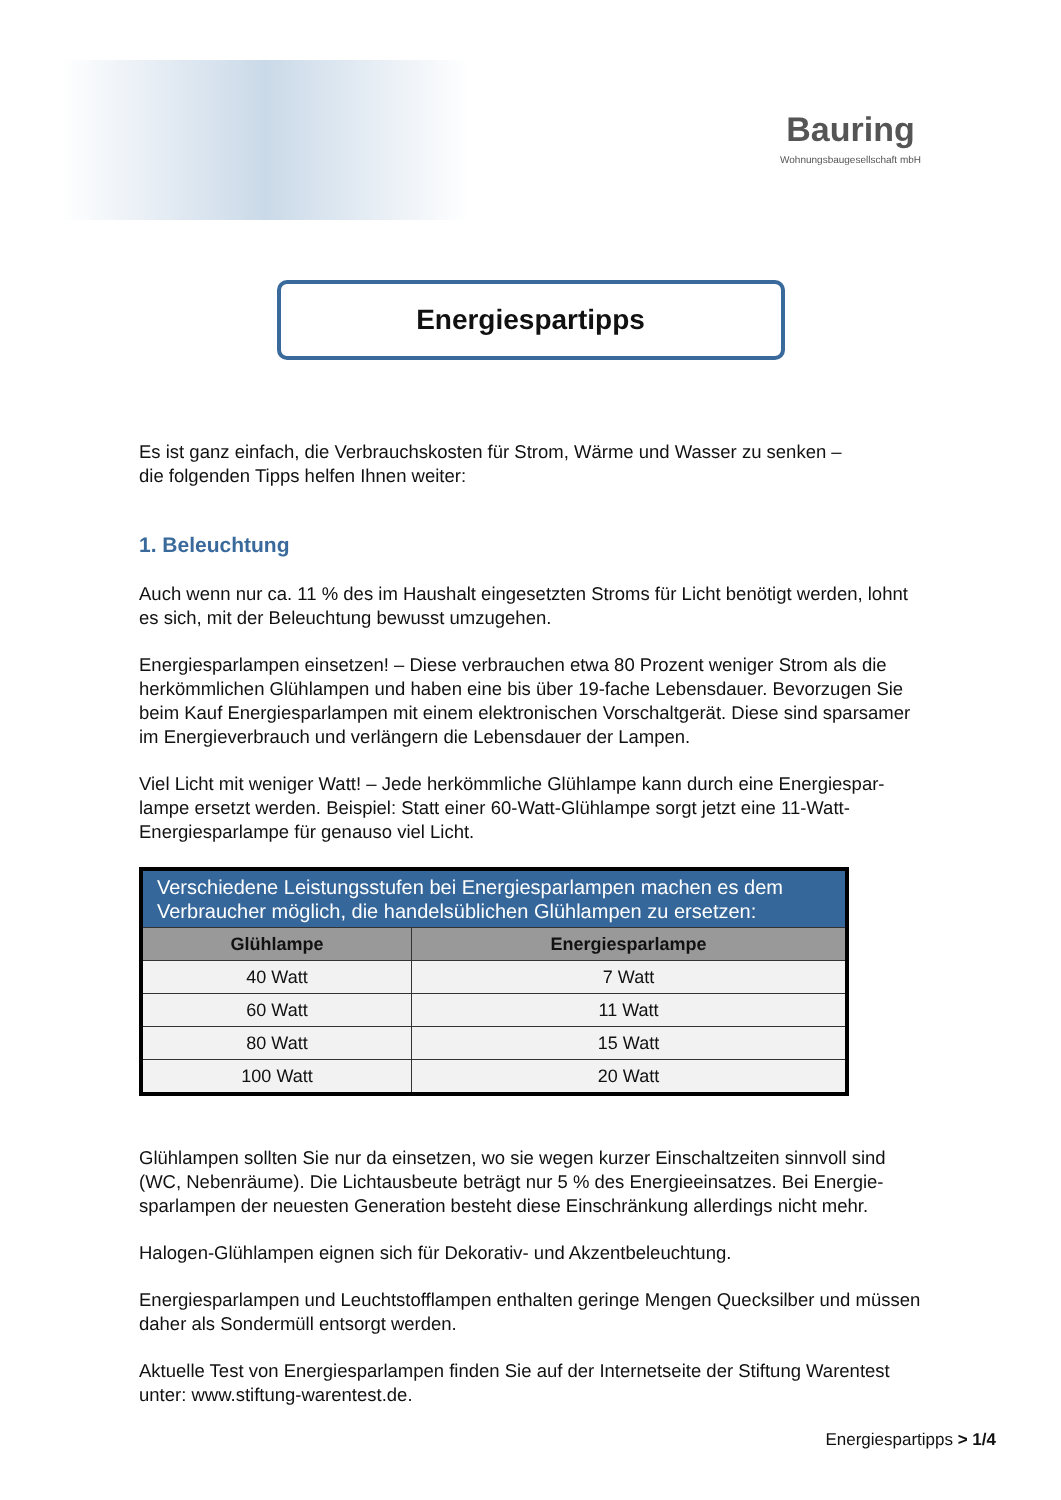Bauring
Wohnungsbaugesellschaft mbH
Energiespartipps
Es ist ganz einfach, die Verbrauchskosten für Strom, Wärme und Wasser zu senken –
die folgenden Tipps helfen Ihnen weiter:
1. Beleuchtung
Auch wenn nur ca. 11 % des im Haushalt eingesetzten Stroms für Licht benötigt werden, lohnt es sich, mit der Beleuchtung bewusst umzugehen.
Energiesparlampen einsetzen! – Diese verbrauchen etwa 80 Prozent weniger Strom als die herkömmlichen Glühlampen und haben eine bis über 19-fache Lebensdauer. Bevorzugen Sie beim Kauf Energiesparlampen mit einem elektronischen Vorschaltgerät. Diese sind sparsamer im Energieverbrauch und verlängern die Lebensdauer der Lampen.
Viel Licht mit weniger Watt! – Jede herkömmliche Glühlampe kann durch eine Energiespar-lampe ersetzt werden. Beispiel: Statt einer 60-Watt-Glühlampe sorgt jetzt eine 11-Watt-Energiesparlampe für genauso viel Licht.
| Verschiedene Leistungsstufen bei Energiesparlampen machen es dem Verbraucher möglich, die handelsüblichen Glühlampen zu ersetzen: | |
| --- | --- |
| Glühlampe | Energiesparlampe |
| 40 Watt | 7 Watt |
| 60 Watt | 11 Watt |
| 80 Watt | 15 Watt |
| 100 Watt | 20 Watt |
Glühlampen sollten Sie nur da einsetzen, wo sie wegen kurzer Einschaltzeiten sinnvoll sind (WC, Nebenräume). Die Lichtausbeute beträgt nur 5 % des Energieeinsatzes. Bei Energie-sparlampen der neuesten Generation besteht diese Einschränkung allerdings nicht mehr.
Halogen-Glühlampen eignen sich für Dekorativ- und Akzentbeleuchtung.
Energiesparlampen und Leuchtstofflampen enthalten geringe Mengen Quecksilber und müssen daher als Sondermüll entsorgt werden.
Aktuelle Test von Energiesparlampen finden Sie auf der Internetseite der Stiftung Warentest unter: www.stiftung-warentest.de.
Energiespartipps > 1/4